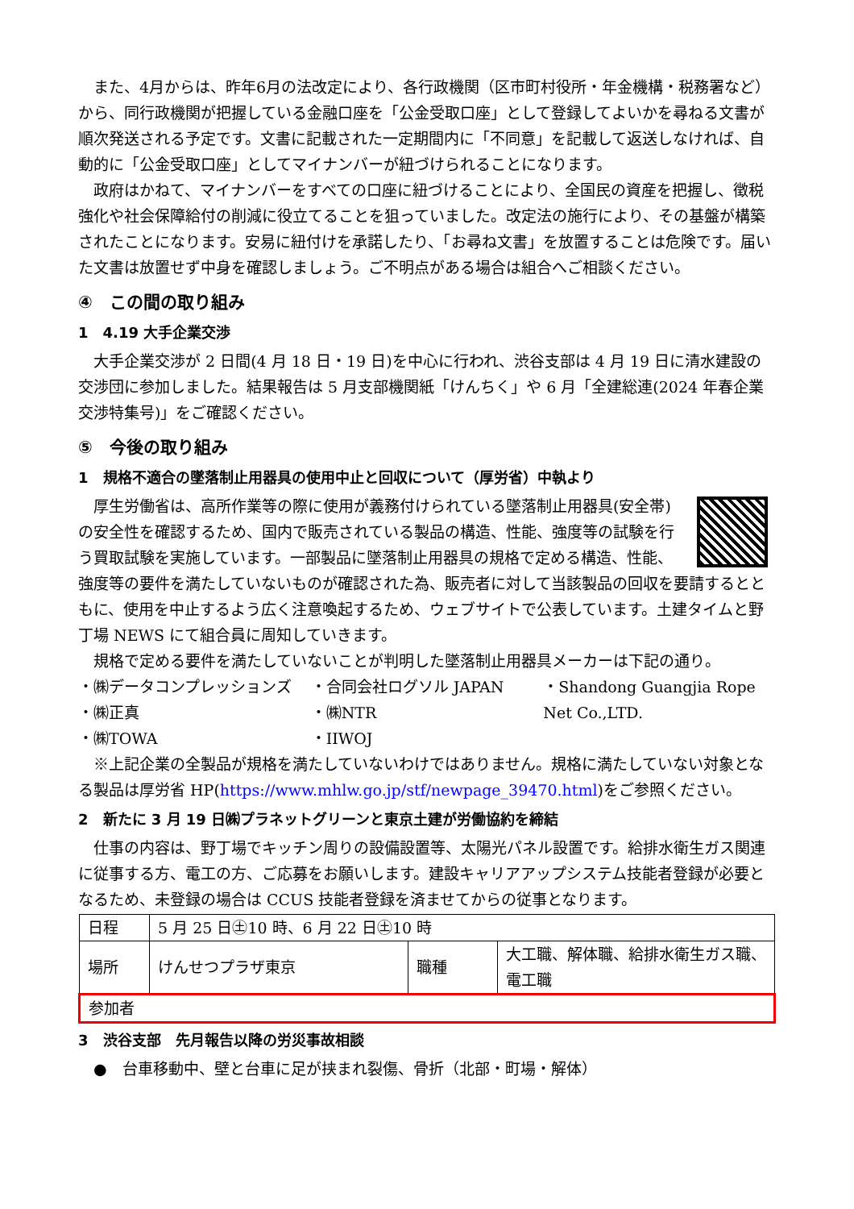また、4月からは、昨年6月の法改定により、各行政機関（区市町村役所・年金機構・税務署など）から、同行政機関が把握している金融口座を「公金受取口座」として登録してよいかを尋ねる文書が順次発送される予定です。文書に記載された一定期間内に「不同意」を記載して返送しなければ、自動的に「公金受取口座」としてマイナンバーが紐づけられることになります。
政府はかねて、マイナンバーをすべての口座に紐づけることにより、全国民の資産を把握し、徴税強化や社会保障給付の削減に役立てることを狙っていました。改定法の施行により、その基盤が構築されたことになります。安易に紐付けを承諾したり、「お尋ね文書」を放置することは危険です。届いた文書は放置せず中身を確認しましょう。ご不明点がある場合は組合へご相談ください。
④　この間の取り組み
1　4.19 大手企業交渉
大手企業交渉が 2 日間(4 月 18 日・19 日)を中心に行われ、渋谷支部は 4 月 19 日に清水建設の交渉団に参加しました。結果報告は 5 月支部機関紙「けんちく」や 6 月「全建総連(2024 年春企業交渉特集号)」をご確認ください。
⑤　今後の取り組み
1　規格不適合の墜落制止用器具の使用中止と回収について（厚労省）中執より
厚生労働省は、高所作業等の際に使用が義務付けられている墜落制止用器具(安全帯)の安全性を確認するため、国内で販売されている製品の構造、性能、強度等の試験を行う買取試験を実施しています。一部製品に墜落制止用器具の規格で定める構造、性能、強度等の要件を満たしていないものが確認された為、販売者に対して当該製品の回収を要請するとともに、使用を中止するよう広く注意喚起するため、ウェブサイトで公表しています。土建タイムと野丁場 NEWS にて組合員に周知していきます。
規格で定める要件を満たしていないことが判明した墜落制止用器具メーカーは下記の通り。
・㈱データコンプレッションズ
・㈱正真
・㈱TOWA
・合同会社ログソル JAPAN
・㈱NTR
・IIWOJ
・Shandong Guangjia Rope Net Co.,LTD.
※上記企業の全製品が規格を満たしていないわけではありません。規格に満たしていない対象となる製品は厚労省 HP(https://www.mhlw.go.jp/stf/newpage_39470.html)をご参照ください。
2　新たに 3 月 19 日㈱プラネットグリーンと東京土建が労働協約を締結
仕事の内容は、野丁場でキッチン周りの設備設置等、太陽光パネル設置です。給排水衛生ガス関連に従事する方、電工の方、ご応募をお願いします。建設キャリアアップシステム技能者登録が必要となるため、未登録の場合は CCUS 技能者登録を済ませてからの従事となります。
| 日程 | 5 月 25 日㊏10 時、6 月 22 日㊏10 時 | | |
| 場所 | けんせつプラザ東京 | 職種 | 大工職、解体職、給排水衛生ガス職、電工職 |
| 参加者 | | | |
3　渋谷支部　先月報告以降の労災事故相談
●　台車移動中、壁と台車に足が挟まれ裂傷、骨折（北部・町場・解体）